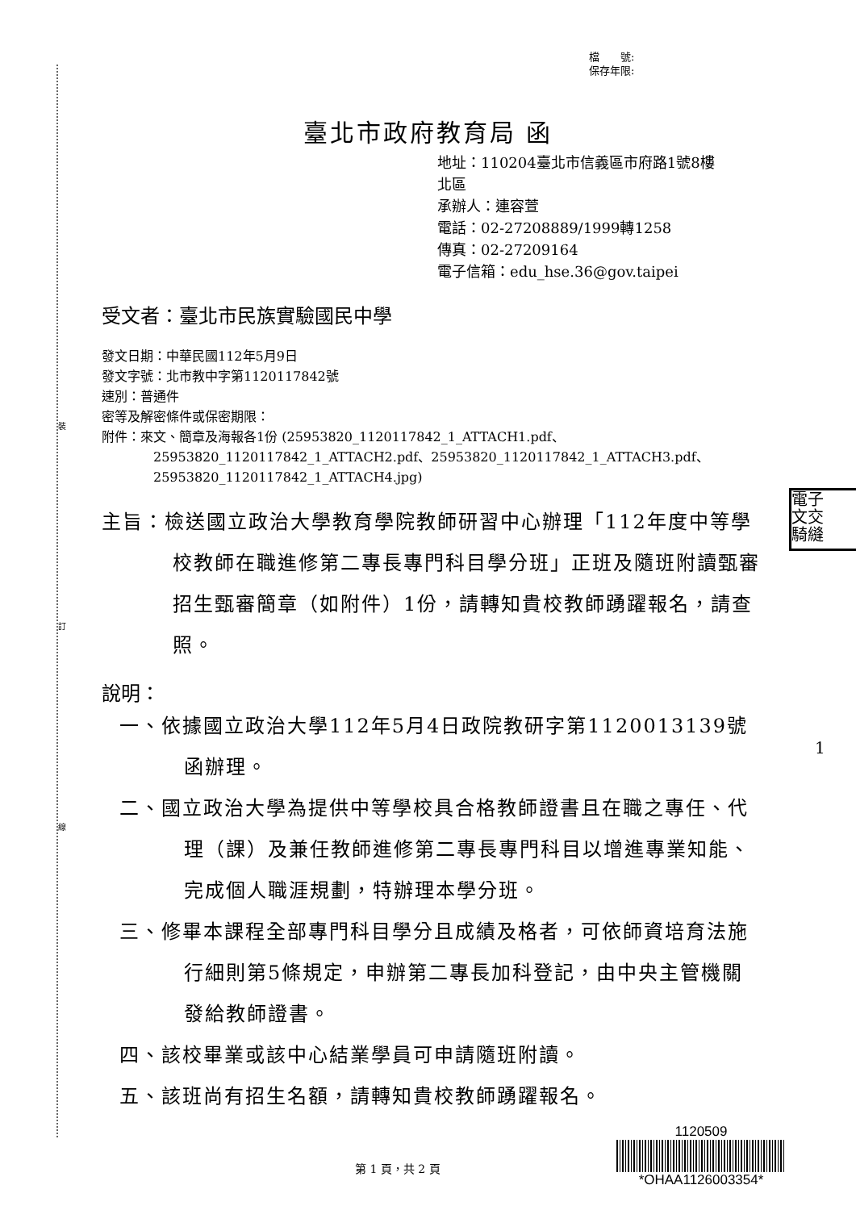裝
訂
線
檔　　號:
保存年限:
臺北市政府教育局 函
地址：110204臺北市信義區市府路1號8樓
北區
承辦人：連容萱
電話：02-27208889/1999轉1258
傳真：02-27209164
電子信箱：edu_hse.36@gov.taipei
受文者：臺北市民族實驗國民中學
發文日期：中華民國112年5月9日
發文字號：北市教中字第1120117842號
速別：普通件
密等及解密條件或保密期限：
附件：來文、簡章及海報各1份 (25953820_1120117842_1_ATTACH1.pdf、
25953820_1120117842_1_ATTACH2.pdf、25953820_1120117842_1_ATTACH3.pdf、
25953820_1120117842_1_ATTACH4.jpg)
主旨：檢送國立政治大學教育學院教師研習中心辦理「112年度中等學校教師在職進修第二專長專門科目學分班」正班及隨班附讀甄審招生甄審簡章（如附件）1份，請轉知貴校教師踴躍報名，請查照。
說明：
一、依據國立政治大學112年5月4日政院教研字第1120013139號函辦理。
二、國立政治大學為提供中等學校具合格教師證書且在職之專任、代理（課）及兼任教師進修第二專長專門科目以增進專業知能、完成個人職涯規劃，特辦理本學分班。
三、修畢本課程全部專門科目學分且成績及格者，可依師資培育法施行細則第5條規定，申辦第二專長加科登記，由中央主管機關發給教師證書。
四、該校畢業或該中心結業學員可申請隨班附讀。
五、該班尚有招生名額，請轉知貴校教師踴躍報名。
電子
文交
騎縫
1
第 1 頁，共 2 頁
1120509
*OHAA1126003354*